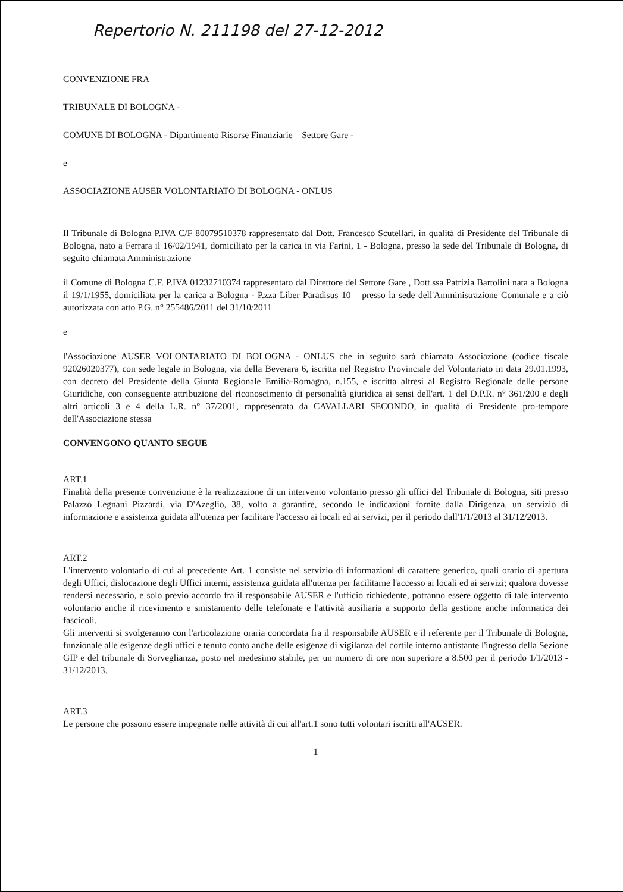Repertorio N. 211198 del 27-12-2012
CONVENZIONE FRA
TRIBUNALE DI BOLOGNA -
COMUNE DI BOLOGNA - Dipartimento Risorse Finanziarie – Settore Gare -
e
ASSOCIAZIONE AUSER VOLONTARIATO DI BOLOGNA - ONLUS
Il Tribunale di Bologna P.IVA C/F 80079510378 rappresentato dal Dott. Francesco Scutellari, in qualità di Presidente del Tribunale di Bologna, nato a Ferrara il 16/02/1941, domiciliato per la carica in via Farini, 1 - Bologna, presso la sede del Tribunale di Bologna, di seguito chiamata Amministrazione
il Comune di Bologna C.F. P.IVA 01232710374 rappresentato dal Direttore del Settore Gare , Dott.ssa Patrizia Bartolini nata a Bologna il 19/1/1955, domiciliata per la carica a Bologna - P.zza Liber Paradisus 10 – presso la sede dell'Amministrazione Comunale e a ciò autorizzata con atto P.G. n° 255486/2011 del 31/10/2011
e
l'Associazione AUSER VOLONTARIATO DI BOLOGNA - ONLUS che in seguito sarà chiamata Associazione (codice fiscale 92026020377), con sede legale in Bologna, via della Beverara 6, iscritta nel Registro Provinciale del Volontariato in data 29.01.1993, con decreto del Presidente della Giunta Regionale Emilia-Romagna, n.155, e iscritta altresì al Registro Regionale delle persone Giuridiche, con conseguente attribuzione del riconoscimento di personalità giuridica ai sensi dell'art. 1 del D.P.R. n° 361/200 e degli altri articoli 3 e 4 della L.R. n° 37/2001, rappresentata da CAVALLARI SECONDO, in qualità di Presidente pro-tempore dell'Associazione stessa
CONVENGONO QUANTO SEGUE
ART.1
Finalità della presente convenzione è la realizzazione di un intervento volontario presso gli uffici del Tribunale di Bologna, siti presso Palazzo Legnani Pizzardi, via D'Azeglio, 38, volto a garantire, secondo le indicazioni fornite dalla Dirigenza, un servizio di informazione e assistenza guidata all'utenza per facilitare l'accesso ai locali ed ai servizi, per il periodo dall'1/1/2013 al 31/12/2013.
ART.2
L'intervento volontario di cui al precedente Art. 1 consiste nel servizio di informazioni di carattere generico, quali orario di apertura degli Uffici, dislocazione degli Uffici interni, assistenza guidata all'utenza per facilitarne l'accesso ai locali ed ai servizi; qualora dovesse rendersi necessario, e solo previo accordo fra il responsabile AUSER e l'ufficio richiedente, potranno essere oggetto di tale intervento volontario anche il ricevimento e smistamento delle telefonate e l'attività ausiliaria a supporto della gestione anche informatica dei fascicoli.
Gli interventi si svolgeranno con l'articolazione oraria concordata fra il responsabile AUSER e il referente per il Tribunale di Bologna, funzionale alle esigenze degli uffici e tenuto conto anche delle esigenze di vigilanza del cortile interno antistante l'ingresso della Sezione GIP e del tribunale di Sorveglianza, posto nel medesimo stabile, per un numero di ore non superiore a 8.500 per il periodo 1/1/2013 - 31/12/2013.
ART.3
Le persone che possono essere impegnate nelle attività di cui all'art.1 sono tutti volontari iscritti all'AUSER.
1